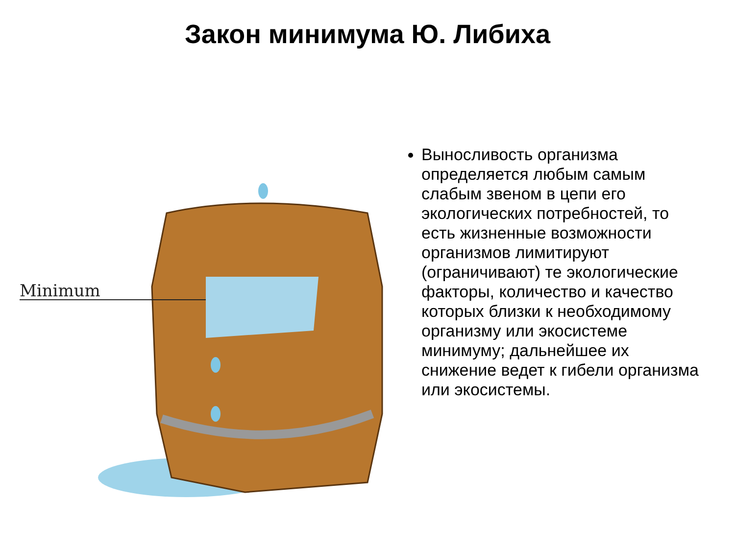Закон минимума Ю. Либиха
Minimum
Выносливость организма определяется любым самым слабым звеном в цепи его экологических потребностей, то есть жизненные возможности организмов лимитируют (ограничивают) те экологические факторы, количество и качество которых близки к необходимому организму или экосистеме минимуму; дальнейшее их снижение ведет к гибели организма или экосистемы.